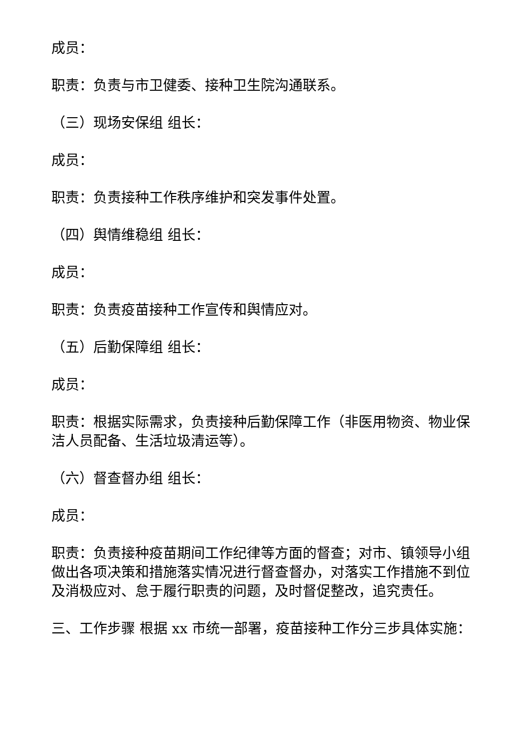成员：
职责：负责与市卫健委、接种卫生院沟通联系。
（三）现场安保组 组长：
成员：
职责：负责接种工作秩序维护和突发事件处置。
（四）舆情维稳组 组长：
成员：
职责：负责疫苗接种工作宣传和舆情应对。
（五）后勤保障组 组长：
成员：
职责：根据实际需求，负责接种后勤保障工作（非医用物资、物业保洁人员配备、生活垃圾清运等）。
（六）督查督办组 组长：
成员：
职责：负责接种疫苗期间工作纪律等方面的督查；对市、镇领导小组做出各项决策和措施落实情况进行督查督办，对落实工作措施不到位及消极应对、怠于履行职责的问题，及时督促整改，追究责任。
三、工作步骤 根据 xx 市统一部署，疫苗接种工作分三步具体实施：